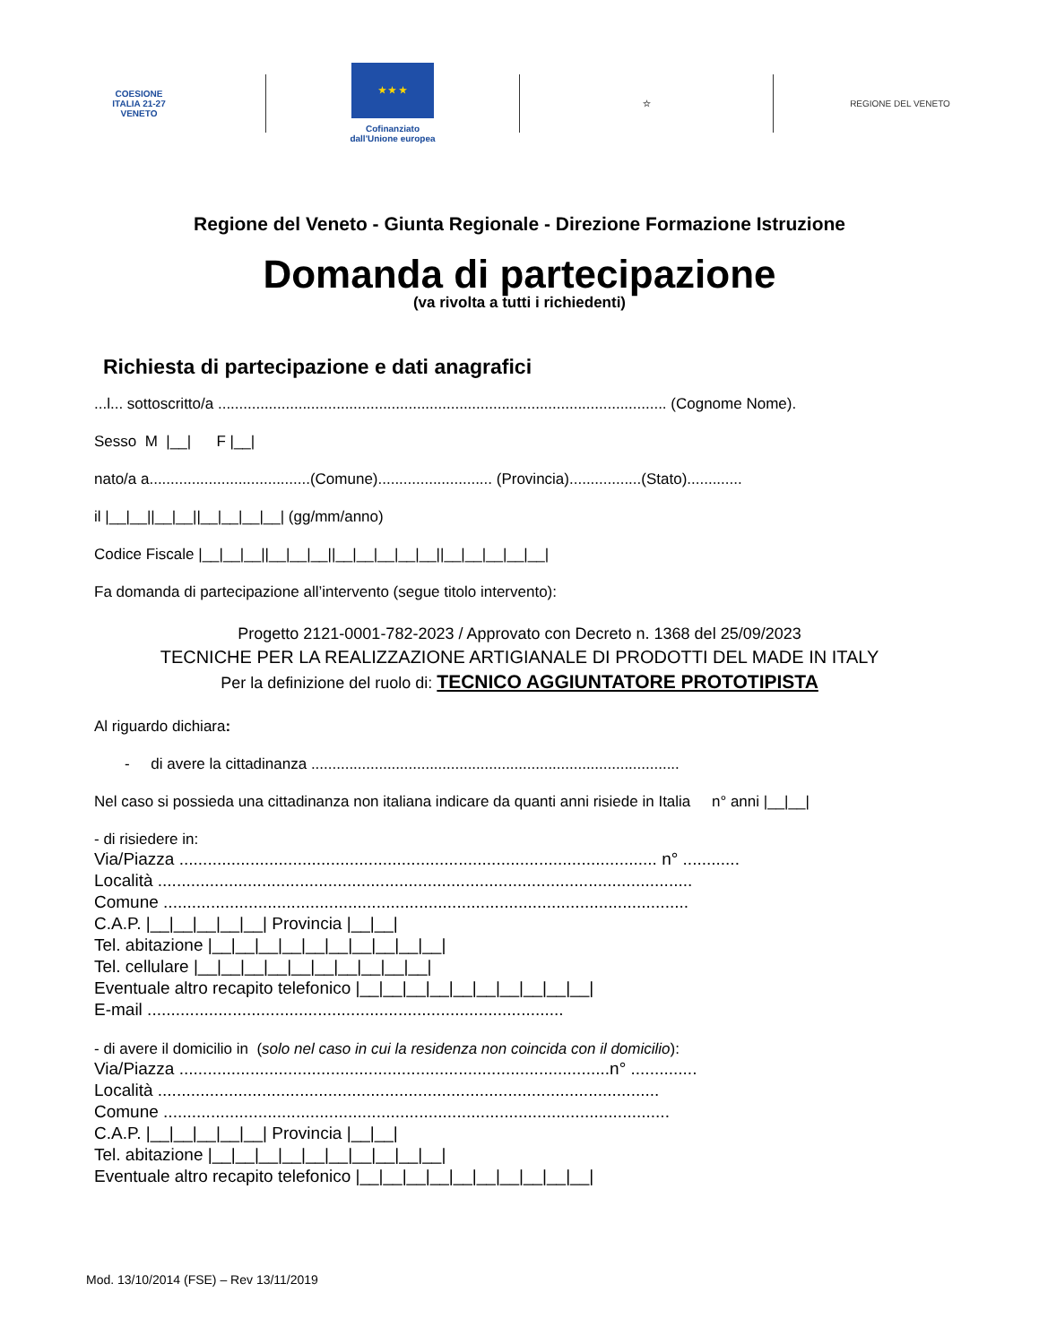COESIONE
ITALIA 21-27
VENETO
★ ★ ★
Cofinanziato
dall'Unione europea
☆ REGIONE DEL VENETO
Regione del Veneto - Giunta Regionale - Direzione Formazione Istruzione
Domanda di partecipazione
(va rivolta a tutti i richiedenti)
Richiesta di partecipazione e dati anagrafici
...l... sottoscritto/a .......................................................................................................... (Cognome Nome).
Sesso M |__| F |__|
nato/a a......................................(Comune)........................... (Provincia).................(Stato).............
il |__|__||__|__||__|__|__|__| (gg/mm/anno)
Codice Fiscale |__|__|__||__|__|__||__|__|__|__|__||__|__|__|__|__|
Fa domanda di partecipazione all’intervento (segue titolo intervento):
Progetto 2121-0001-782-2023 / Approvato con Decreto n. 1368 del 25/09/2023
TECNICHE PER LA REALIZZAZIONE ARTIGIANALE DI PRODOTTI DEL MADE IN ITALY
Per la definizione del ruolo di: TECNICO AGGIUNTATORE PROTOTIPISTA
Al riguardo dichiara:
- di avere la cittadinanza .......................................................................................
Nel caso si possieda una cittadinanza non italiana indicare da quanti anni risiede in Italia n° anni |__|__|
- di risiedere in:
Via/Piazza ..................................................................................................... n° ............
Località .................................................................................................................
Comune ...............................................................................................................
C.A.P. |__|__|__|__|__| Provincia |__|__|
Tel. abitazione |__|__|__|__|__|__|__|__|__|__|
Tel. cellulare |__|__|__|__|__|__|__|__|__|__|
Eventuale altro recapito telefonico |__|__|__|__|__|__|__|__|__|__|
E-mail ........................................................................................
- di avere il domicilio in (solo nel caso in cui la residenza non coincida con il domicilio):
Via/Piazza ...........................................................................................n° ..............
Località ..........................................................................................................
Comune ...........................................................................................................
C.A.P. |__|__|__|__|__| Provincia |__|__|
Tel. abitazione |__|__|__|__|__|__|__|__|__|__|
Eventuale altro recapito telefonico |__|__|__|__|__|__|__|__|__|__|
Mod. 13/10/2014 (FSE) – Rev 13/11/2019